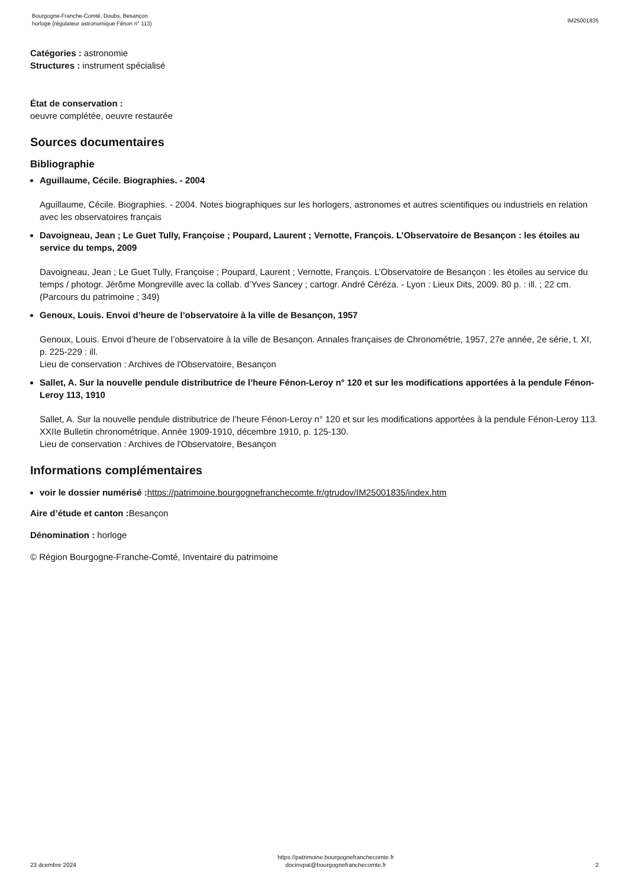Bourgogne-Franche-Comté, Doubs, Besançon
horloge (régulateur astronomique Fénon n° 113)
IM25001835
Catégories : astronomie
Structures : instrument spécialisé
État de conservation :
oeuvre complétée, oeuvre restaurée
Sources documentaires
Bibliographie
Aguillaume, Cécile. Biographies. - 2004
Aguillaume, Cécile. Biographies. - 2004. Notes biographiques sur les horlogers, astronomes et autres scientifiques ou industriels en relation avec les observatoires français
Davoigneau, Jean ; Le Guet Tully, Françoise ; Poupard, Laurent ; Vernotte, François. L’Observatoire de Besançon : les étoiles au service du temps, 2009
Davoigneau, Jean ; Le Guet Tully, Françoise ; Poupard, Laurent ; Vernotte, François. L’Observatoire de Besançon : les étoiles au service du temps / photogr. Jérôme Mongreville avec la collab. d’Yves Sancey ; cartogr. André Céréza. - Lyon : Lieux Dits, 2009. 80 p. : ill. ; 22 cm. (Parcours du patrimoine ; 349)
Genoux, Louis. Envoi d’heure de l’observatoire à la ville de Besançon, 1957
Genoux, Louis. Envoi d’heure de l’observatoire à la ville de Besançon. Annales françaises de Chronométrie, 1957, 27e année, 2e série, t. XI, p. 225-229 : ill.
Lieu de conservation : Archives de l'Observatoire, Besançon
Sallet, A. Sur la nouvelle pendule distributrice de l’heure Fénon-Leroy n° 120 et sur les modifications apportées à la pendule Fénon-Leroy 113, 1910
Sallet, A. Sur la nouvelle pendule distributrice de l’heure Fénon-Leroy n° 120 et sur les modifications apportées à la pendule Fénon-Leroy 113. XXIIe Bulletin chronométrique. Année 1909-1910, décembre 1910, p. 125-130.
Lieu de conservation : Archives de l'Observatoire, Besançon
Informations complémentaires
voir le dossier numérisé : https://patrimoine.bourgognefranchecomte.fr/gtrudov/IM25001835/index.htm
Aire d’étude et canton : Besançon
Dénomination : horloge
© Région Bourgogne-Franche-Comté, Inventaire du patrimoine
23 dcembre 2024
https://patrimoine.bourgognefranchecomte.fr
docinvpat@bourgognefranchecomte.fr
2